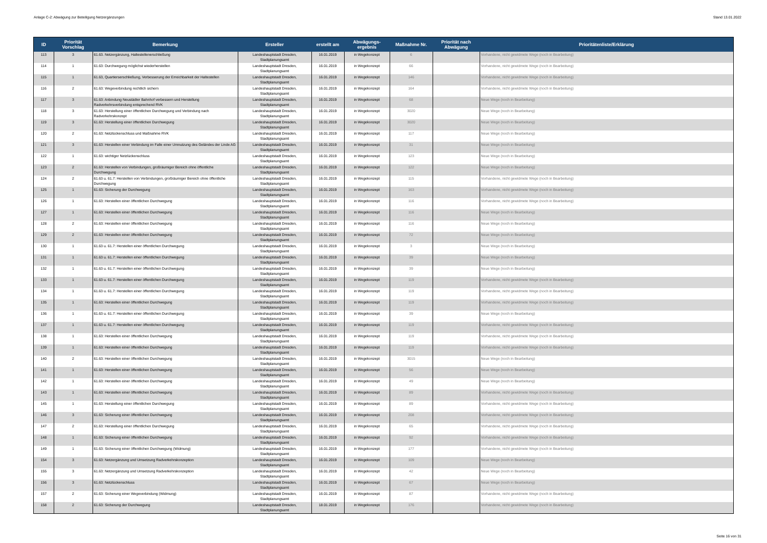Anlage C-2: Abwägung zur Beteiligung Netzergänzungen Stand 13.01.2022
| ID | Priorität Vorschlag | Bemerkung | Ersteller | erstellt am | Abwägungs-ergebnis | Maßnahme Nr. | Priorität nach Abwägung | Prioritätenliste/Erklärung |
| --- | --- | --- | --- | --- | --- | --- | --- | --- |
| 113 | 3 | 61.63. Netzergänzung, Haltestellenerschließung | Landeshauptstadt Dresden, Stadtplanungsamt | 16.01.2019 | in Wegekonzept | 6 | | Vorhandene, nicht gewidmete Wege (noch in Bearbeitung) |
| 114 | 1 | 61.63: Durchwegung möglichst wiederherstellen | Landeshauptstadt Dresden, Stadtplanungsamt | 16.01.2019 | in Wegekonzept | 66 | | Vorhandene, nicht gewidmete Wege (noch in Bearbeitung) |
| 115 | 1 | 61.63, Quartierserschließung, Verbesserung der Erreichbarkeit der Haltestellen | Landeshauptstadt Dresden, Stadtplanungsamt | 16.01.2019 | in Wegekonzept | 146 | | Vorhandene, nicht gewidmete Wege (noch in Bearbeitung) |
| 116 | 2 | 61.63: Wegeverbindung rechtlich sichern | Landeshauptstadt Dresden, Stadtplanungsamt | 16.01.2019 | in Wegekonzept | 164 | | Vorhandene, nicht gewidmete Wege (noch in Bearbeitung) |
| 117 | 3 | 61.63: Anbindung Neustädter Bahnhof verbessern und Herstellung Radverkehrsverbindung entsprechend RVK | Landeshauptstadt Dresden, Stadtplanungsamt | 16.01.2019 | in Wegekonzept | 68 | | Neue Wege (noch in Bearbeitung) |
| 118 | 3 | 61.63: Herstellung einer öffentlichen Durchwegung und Verbindung nach Radverkehrskonzept | Landeshauptstadt Dresden, Stadtplanungsamt | 16.01.2019 | in Wegekonzept | 3020 | | Neue Wege (noch in Bearbeitung) |
| 119 | 3 | 61.63: Herstellung einer öffentlichen Durchwegung | Landeshauptstadt Dresden, Stadtplanungsamt | 16.01.2019 | in Wegekonzept | 3020 | | Neue Wege (noch in Bearbeitung) |
| 120 | 2 | 61.63: Netzlückenschluss und Maßnahme RVK | Landeshauptstadt Dresden, Stadtplanungsamt | 16.01.2019 | in Wegekonzept | 117 | | Neue Wege (noch in Bearbeitung) |
| 121 | 3 | 61.63: Herstellen einer Verbindung im Falle einer Umnutzung des Geländes der Linde AG | Landeshauptstadt Dresden, Stadtplanungsamt | 16.01.2019 | in Wegekonzept | 31 | | Neue Wege (noch in Bearbeitung) |
| 122 | 1 | 61.63: wichtiger Netzlückenschluss | Landeshauptstadt Dresden, Stadtplanungsamt | 16.01.2019 | in Wegekonzept | 123 | | Neue Wege (noch in Bearbeitung) |
| 123 | 2 | 61.63: Herstellen von Verbindungen, großräumiger Bereich ohne öffentliche Durchwegung | Landeshauptstadt Dresden, Stadtplanungsamt | 16.01.2019 | in Wegekonzept | 122 | | Neue Wege (noch in Bearbeitung) |
| 124 | 2 | 61.63 u. 61.7: Herstellen von Verbindungen, großräumiger Bereich ohne öffentliche Durchwegung | Landeshauptstadt Dresden, Stadtplanungsamt | 16.01.2019 | in Wegekonzept | 115 | | Vorhandene, nicht gewidmete Wege (noch in Bearbeitung) |
| 125 | 1 | 61.63: Sicherung der Durchwegung | Landeshauptstadt Dresden, Stadtplanungsamt | 16.01.2019 | in Wegekonzept | 163 | | Vorhandene, nicht gewidmete Wege (noch in Bearbeitung) |
| 126 | 1 | 61.63: Herstellen einer öffentlichen Durchwegung | Landeshauptstadt Dresden, Stadtplanungsamt | 16.01.2019 | in Wegekonzept | 116 | | Vorhandene, nicht gewidmete Wege (noch in Bearbeitung) |
| 127 | 1 | 61.63: Herstellen einer öffentlichen Durchwegung | Landeshauptstadt Dresden, Stadtplanungsamt | 16.01.2019 | in Wegekonzept | 116 | | Neue Wege (noch in Bearbeitung) |
| 128 | 2 | 61.63: Herstellen einer öffentlichen Durchwegung | Landeshauptstadt Dresden, Stadtplanungsamt | 16.01.2019 | in Wegekonzept | 116 | | Neue Wege (noch in Bearbeitung) |
| 129 | 2 | 61.63: Herstellen einer öffentlichen Durchwegung | Landeshauptstadt Dresden, Stadtplanungsamt | 16.01.2019 | in Wegekonzept | 72 | | Neue Wege (noch in Bearbeitung) |
| 130 | 1 | 61.63 u. 61.7: Herstellen einer öffentlichen Durchwegung | Landeshauptstadt Dresden, Stadtplanungsamt | 16.01.2019 | in Wegekonzept | 3 | | Neue Wege (noch in Bearbeitung) |
| 131 | 1 | 61.63 u. 61.7: Herstellen einer öffentlichen Durchwegung | Landeshauptstadt Dresden, Stadtplanungsamt | 16.01.2019 | in Wegekonzept | 39 | | Neue Wege (noch in Bearbeitung) |
| 132 | 1 | 61.63 u. 61.7: Herstellen einer öffentlichen Durchwegung | Landeshauptstadt Dresden, Stadtplanungsamt | 16.01.2019 | in Wegekonzept | 39 | | Neue Wege (noch in Bearbeitung) |
| 133 | 1 | 61.63 u. 61.7: Herstellen einer öffentlichen Durchwegung | Landeshauptstadt Dresden, Stadtplanungsamt | 16.01.2019 | in Wegekonzept | 119 | | Vorhandene, nicht gewidmete Wege (noch in Bearbeitung) |
| 134 | 1 | 61.63 u. 61.7: Herstellen einer öffentlichen Durchwegung | Landeshauptstadt Dresden, Stadtplanungsamt | 16.01.2019 | in Wegekonzept | 119 | | Vorhandene, nicht gewidmete Wege (noch in Bearbeitung) |
| 135 | 1 | 61.63: Herstellen einer öffentlichen Durchwegung | Landeshauptstadt Dresden, Stadtplanungsamt | 16.01.2019 | in Wegekonzept | 119 | | Vorhandene, nicht gewidmete Wege (noch in Bearbeitung) |
| 136 | 1 | 61.63 u. 61.7: Herstellen einer öffentlichen Durchwegung | Landeshauptstadt Dresden, Stadtplanungsamt | 16.01.2019 | in Wegekonzept | 39 | | Neue Wege (noch in Bearbeitung) |
| 137 | 1 | 61.63 u. 61.7: Herstellen einer öffentlichen Durchwegung | Landeshauptstadt Dresden, Stadtplanungsamt | 16.01.2019 | in Wegekonzept | 119 | | Vorhandene, nicht gewidmete Wege (noch in Bearbeitung) |
| 138 | 1 | 61.63: Herstellen einer öffentlichen Durchwegung | Landeshauptstadt Dresden, Stadtplanungsamt | 16.01.2019 | in Wegekonzept | 119 | | Vorhandene, nicht gewidmete Wege (noch in Bearbeitung) |
| 139 | 1 | 61.63: Herstellen einer öffentlichen Durchwegung | Landeshauptstadt Dresden, Stadtplanungsamt | 16.01.2019 | in Wegekonzept | 119 | | Vorhandene, nicht gewidmete Wege (noch in Bearbeitung) |
| 140 | 2 | 61.63: Herstellen einer öffentlichen Durchwegung | Landeshauptstadt Dresden, Stadtplanungsamt | 16.01.2019 | in Wegekonzept | 3015 | | Neue Wege (noch in Bearbeitung) |
| 141 | 1 | 61.63: Herstellen einer öffentlichen Durchwegung | Landeshauptstadt Dresden, Stadtplanungsamt | 16.01.2019 | in Wegekonzept | 56 | | Neue Wege (noch in Bearbeitung) |
| 142 | 1 | 61.63: Herstellen einer öffentlichen Durchwegung | Landeshauptstadt Dresden, Stadtplanungsamt | 16.01.2019 | in Wegekonzept | 49 | | Neue Wege (noch in Bearbeitung) |
| 143 | 1 | 61.63: Herstellen einer öffentlichen Durchwegung | Landeshauptstadt Dresden, Stadtplanungsamt | 16.01.2019 | in Wegekonzept | 89 | | Vorhandene, nicht gewidmete Wege (noch in Bearbeitung) |
| 145 | 1 | 61.63: Herstellung einer öffentlichen Durchwegung | Landeshauptstadt Dresden, Stadtplanungsamt | 16.01.2019 | in Wegekonzept | 89 | | Vorhandene, nicht gewidmete Wege (noch in Bearbeitung) |
| 146 | 3 | 61.63: Sicherung einer öffentlichen Durchwegung | Landeshauptstadt Dresden, Stadtplanungsamt | 16.01.2019 | in Wegekonzept | 208 | | Vorhandene, nicht gewidmete Wege (noch in Bearbeitung) |
| 147 | 2 | 61.63: Herstellung einer öffentlichen Durchwegung | Landeshauptstadt Dresden, Stadtplanungsamt | 16.01.2019 | in Wegekonzept | 65 | | Vorhandene, nicht gewidmete Wege (noch in Bearbeitung) |
| 148 | 1 | 61.63: Sicherung einer öffentlichen Durchwegung | Landeshauptstadt Dresden, Stadtplanungsamt | 16.01.2019 | in Wegekonzept | 92 | | Vorhandene, nicht gewidmete Wege (noch in Bearbeitung) |
| 149 | 1 | 61.63: Sicherung einer öffentlichen Durchwegung (Widmung) | Landeshauptstadt Dresden, Stadtplanungsamt | 16.01.2019 | in Wegekonzept | 177 | | Vorhandene, nicht gewidmete Wege (noch in Bearbeitung) |
| 154 | 3 | 61.63: Netzergänzung und Umsetzung Radverkehrskonzeption | Landeshauptstadt Dresden, Stadtplanungsamt | 16.01.2019 | in Wegekonzept | 109 | | Neue Wege (noch in Bearbeitung) |
| 155 | 3 | 61.63: Netzergänzung und Umsetzung Radverkehrskonzeption | Landeshauptstadt Dresden, Stadtplanungsamt | 16.01.2019 | in Wegekonzept | 42 | | Neue Wege (noch in Bearbeitung) |
| 156 | 3 | 61.63: Netzlückenschluss | Landeshauptstadt Dresden, Stadtplanungsamt | 16.01.2019 | in Wegekonzept | 67 | | Neue Wege (noch in Bearbeitung) |
| 157 | 2 | 61.63: Sicherung einer Wegeverbindung (Widmung) | Landeshauptstadt Dresden, Stadtplanungsamt | 16.01.2019 | in Wegekonzept | 87 | | Vorhandene, nicht gewidmete Wege (noch in Bearbeitung) |
| 158 | 2 | 61.63: Sicherung der Durchwegung | Landeshauptstadt Dresden, Stadtplanungsamt | 18.01.2019 | in Wegekonzept | 176 | | Vorhandene, nicht gewidmete Wege (noch in Bearbeitung) |
Seite 16 von 31